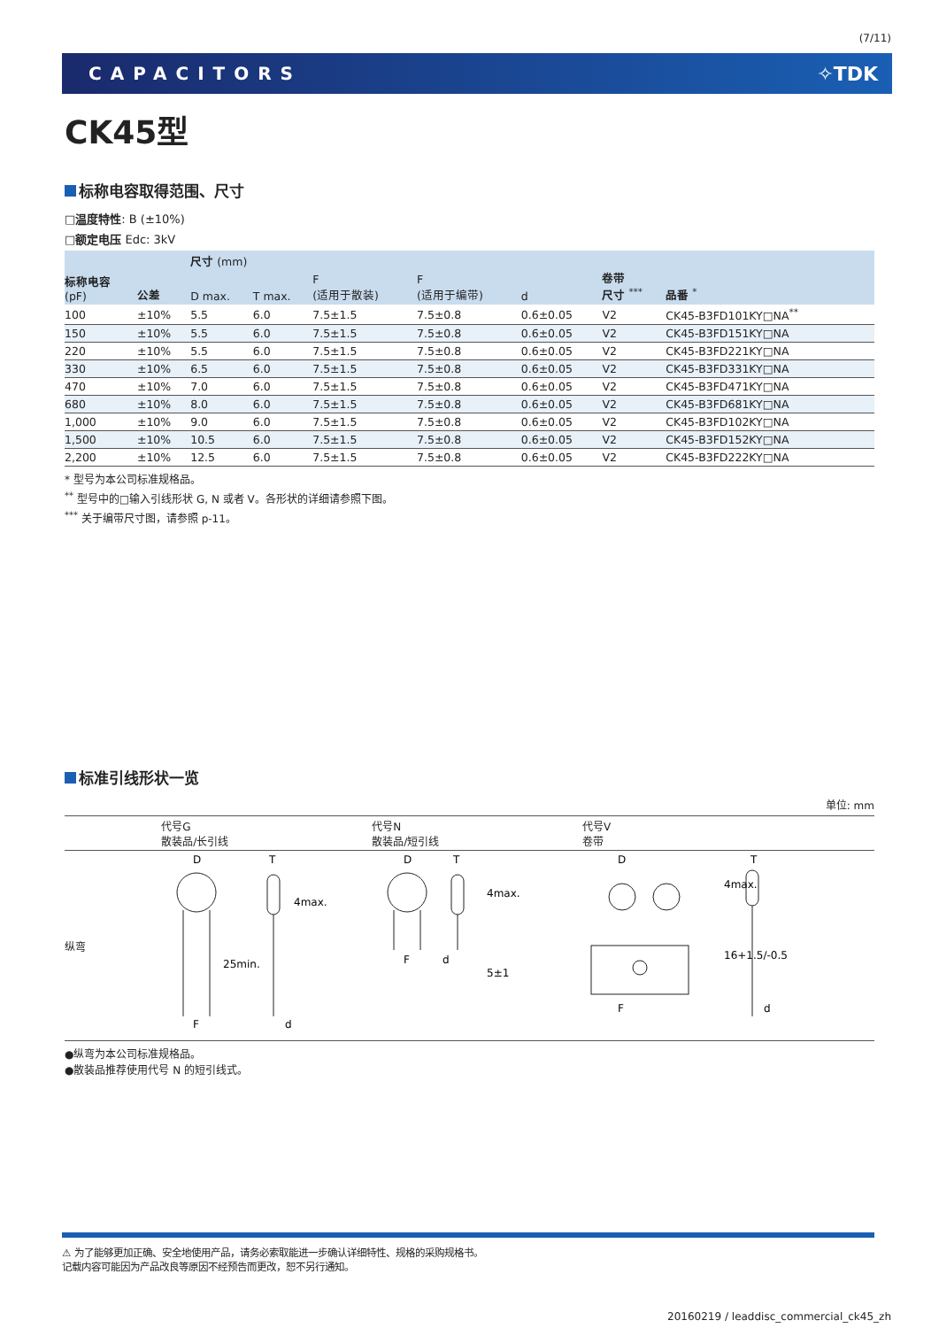(7/11)
CAPACITORS ✧TDK
CK45型
标称电容取得范围、尺寸
□温度特性: B (±10%)
□额定电压 Edc: 3kV
| 标称电容 (pF) | 公差 | 尺寸 (mm) | | | | | 卷带 尺寸 <sup>***</sup> | 品番 <sup>*</sup> |
| --- | --- | --- | --- | --- | --- | --- | --- | --- |
| | | D max. | T max. | F (适用于散装) | F (适用于编带) | d | | |
| 100 | ±10% | 5.5 | 6.0 | 7.5±1.5 | 7.5±0.8 | 0.6±0.05 | V2 | CK45-B3FD101KY□NA<sup>**</sup> |
| 150 | ±10% | 5.5 | 6.0 | 7.5±1.5 | 7.5±0.8 | 0.6±0.05 | V2 | CK45-B3FD151KY□NA |
| 220 | ±10% | 5.5 | 6.0 | 7.5±1.5 | 7.5±0.8 | 0.6±0.05 | V2 | CK45-B3FD221KY□NA |
| 330 | ±10% | 6.5 | 6.0 | 7.5±1.5 | 7.5±0.8 | 0.6±0.05 | V2 | CK45-B3FD331KY□NA |
| 470 | ±10% | 7.0 | 6.0 | 7.5±1.5 | 7.5±0.8 | 0.6±0.05 | V2 | CK45-B3FD471KY□NA |
| 680 | ±10% | 8.0 | 6.0 | 7.5±1.5 | 7.5±0.8 | 0.6±0.05 | V2 | CK45-B3FD681KY□NA |
| 1,000 | ±10% | 9.0 | 6.0 | 7.5±1.5 | 7.5±0.8 | 0.6±0.05 | V2 | CK45-B3FD102KY□NA |
| 1,500 | ±10% | 10.5 | 6.0 | 7.5±1.5 | 7.5±0.8 | 0.6±0.05 | V2 | CK45-B3FD152KY□NA |
| 2,200 | ±10% | 12.5 | 6.0 | 7.5±1.5 | 7.5±0.8 | 0.6±0.05 | V2 | CK45-B3FD222KY□NA |
* 型号为本公司标准规格品。
<sup>**</sup> 型号中的□输入引线形状 G, N 或者 V。各形状的详细请参照下图。
<sup>***</sup> 关于编带尺寸图，请参照 p-11。
标准引线形状一览
单位: mm
| | 代号G 散装品/长引线 | 代号N 散装品/短引线 | 代号V 卷带 |
| 纵弯 | D T F d 25min. 4max. | D T F d 4max. 5±1 | D T F d 4max. 16+1.5/-0.5 |
●纵弯为本公司标准规格品。
●散装品推荐使用代号 N 的短引线式。
⚠ 为了能够更加正确、安全地使用产品，请务必索取能进一步确认详细特性、规格的采购规格书。
记载内容可能因为产品改良等原因不经预告而更改，恕不另行通知。
20160219 / leaddisc_commercial_ck45_zh